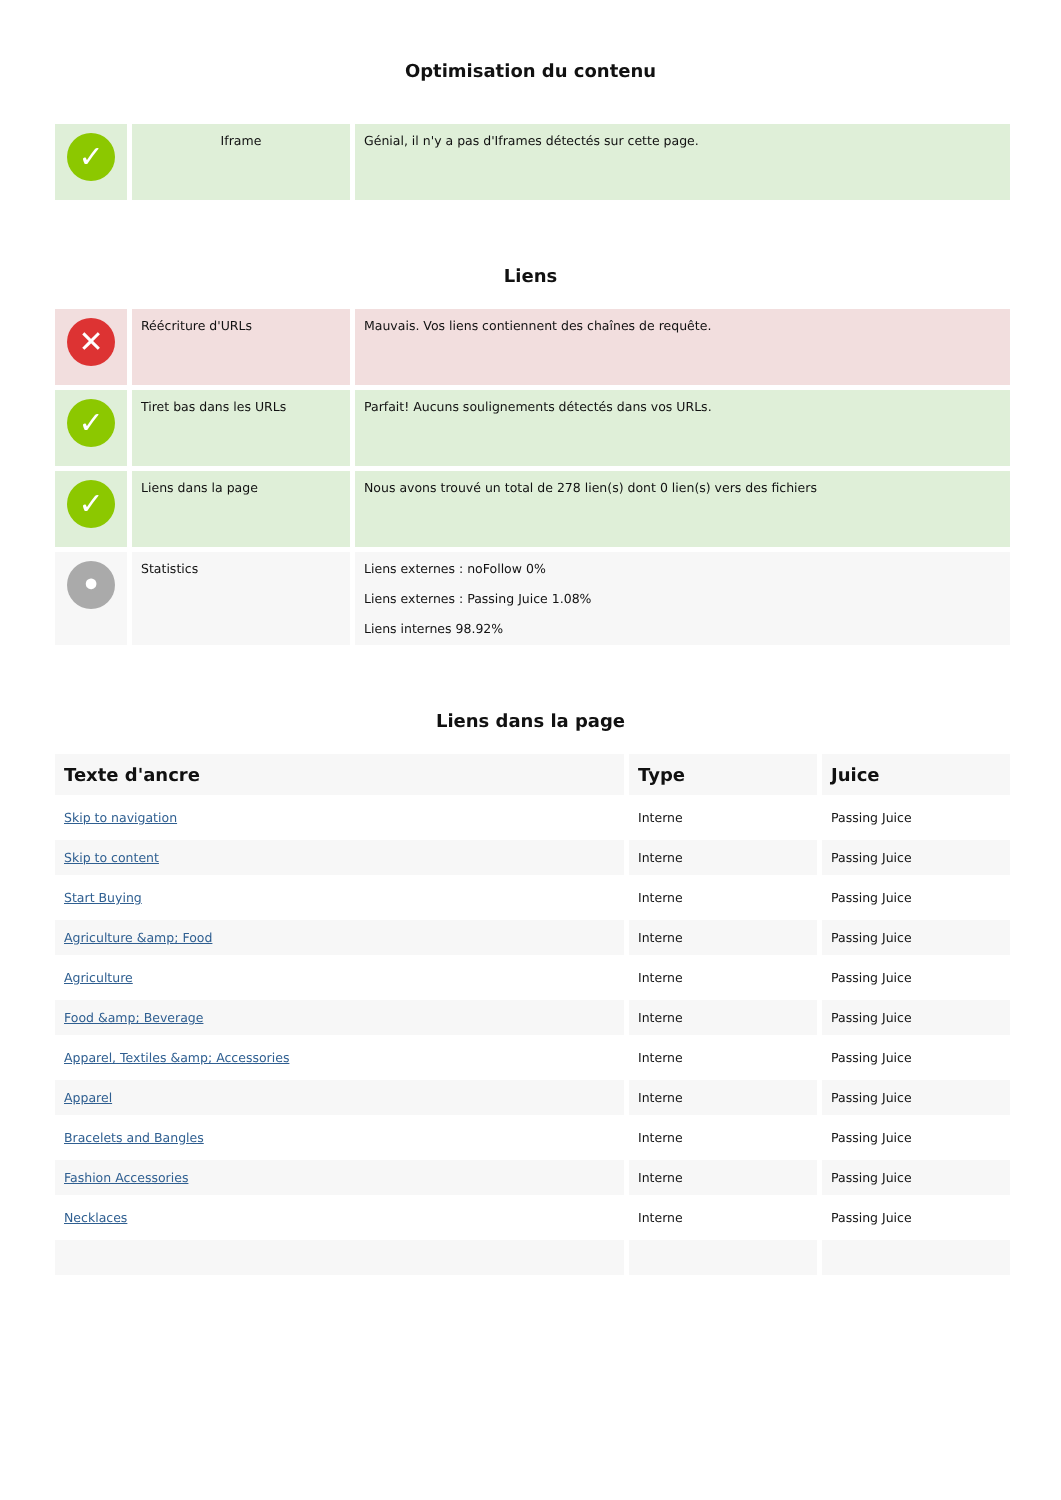Optimisation du contenu
| ✓ | Iframe | Génial, il n'y a pas d'Iframes détectés sur cette page. |
Liens
| ✕ | Réécriture d'URLs | Mauvais. Vos liens contiennent des chaînes de requête. |
| ✓ | Tiret bas dans les URLs | Parfait! Aucuns soulignements détectés dans vos URLs. |
| ✓ | Liens dans la page | Nous avons trouvé un total de 278 lien(s) dont 0 lien(s) vers des fichiers |
| • | Statistics | Liens externes : noFollow 0% Liens externes : Passing Juice 1.08% Liens internes 98.92% |
Liens dans la page
| Texte d'ancre | Type | Juice |
| --- | --- | --- |
| Skip to navigation | Interne | Passing Juice |
| Skip to content | Interne | Passing Juice |
| Start Buying | Interne | Passing Juice |
| Agriculture &amp; Food | Interne | Passing Juice |
| Agriculture | Interne | Passing Juice |
| Food &amp; Beverage | Interne | Passing Juice |
| Apparel, Textiles &amp; Accessories | Interne | Passing Juice |
| Apparel | Interne | Passing Juice |
| Bracelets and Bangles | Interne | Passing Juice |
| Fashion Accessories | Interne | Passing Juice |
| Necklaces | Interne | Passing Juice |